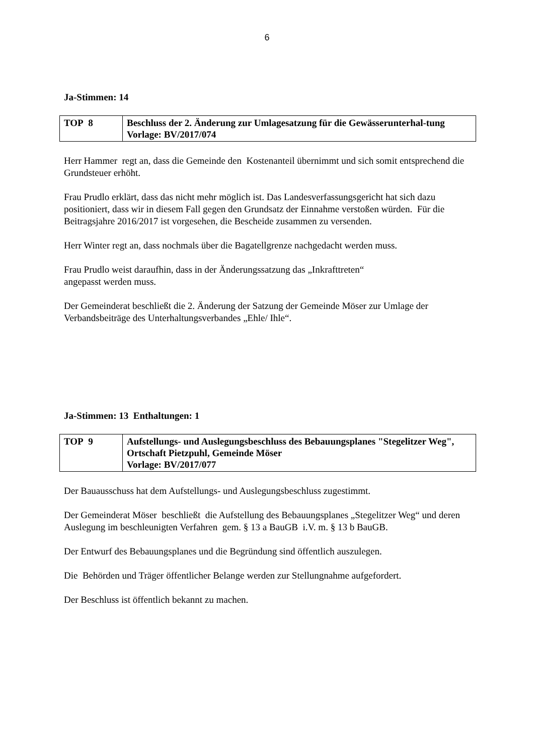6
Ja-Stimmen: 14
| TOP 8 | Beschluss der 2. Änderung zur Umlagesatzung für die Gewässerunterhal-tung Vorlage: BV/2017/074 |
Herr Hammer regt an, dass die Gemeinde den Kostenanteil übernimmt und sich somit entsprechend die Grundsteuer erhöht.
Frau Prudlo erklärt, dass das nicht mehr möglich ist. Das Landesverfassungsgericht hat sich dazu positioniert, dass wir in diesem Fall gegen den Grundsatz der Einnahme verstoßen würden. Für die Beitragsjahre 2016/2017 ist vorgesehen, die Bescheide zusammen zu versenden.
Herr Winter regt an, dass nochmals über die Bagatellgrenze nachgedacht werden muss.
Frau Prudlo weist daraufhin, dass in der Änderungssatzung das „Inkrafttreten“
angepasst werden muss.
Der Gemeinderat beschließt die 2. Änderung der Satzung der Gemeinde Möser zur Umlage der Verbandsbeiträge des Unterhaltungsverbandes „Ehle/ Ihle“.
Ja-Stimmen: 13 Enthaltungen: 1
| TOP 9 | Aufstellungs- und Auslegungsbeschluss des Bebauungsplanes "Stegelitzer Weg", Ortschaft Pietzpuhl, Gemeinde Möser Vorlage: BV/2017/077 |
Der Bauausschuss hat dem Aufstellungs- und Auslegungsbeschluss zugestimmt.
Der Gemeinderat Möser beschließt die Aufstellung des Bebauungsplanes „Stegelitzer Weg“ und deren Auslegung im beschleunigten Verfahren gem. § 13 a BauGB i.V. m. § 13 b BauGB.
Der Entwurf des Bebauungsplanes und die Begründung sind öffentlich auszulegen.
Die Behörden und Träger öffentlicher Belange werden zur Stellungnahme aufgefordert.
Der Beschluss ist öffentlich bekannt zu machen.